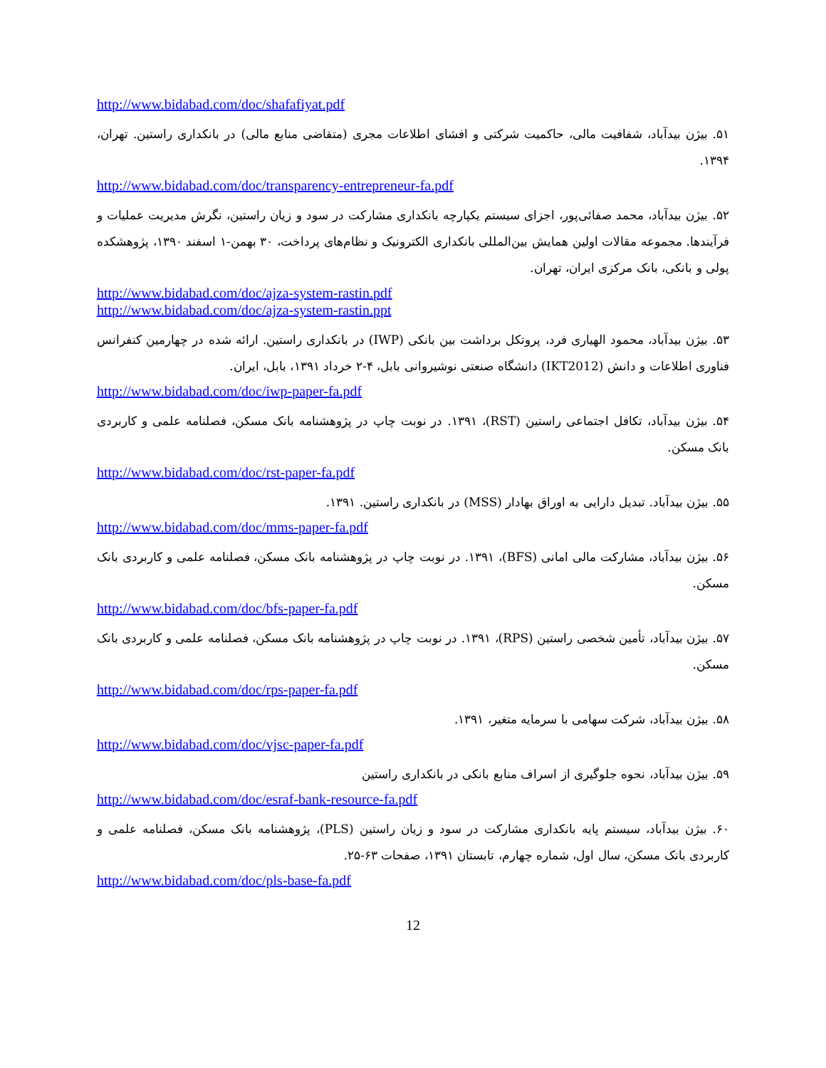http://www.bidabad.com/doc/shafafiyat.pdf
۵۱. بیژن بیدآباد، شفافیت مالی، حاکمیت شرکتی و افشای اطلاعات مجری (متقاضی منابع مالی) در بانکداری راستین. تهران، ۱۳۹۴.
http://www.bidabad.com/doc/transparency-entrepreneur-fa.pdf
۵۲. بیژن بیدآباد، محمد صفائی‌پور، اجزای سیستم یکپارچه بانکداری مشارکت در سود و زیان راستین، نگرش مدیریت عملیات و فرآیندها. مجموعه مقالات اولین همایش بین‌المللی بانکداری الکترونیک و نظام‌های پرداخت، ۳۰ بهمن-۱ اسفند ۱۳۹۰، پژوهشکده پولی و بانکی، بانک مرکزی ایران، تهران.
http://www.bidabad.com/doc/ajza-system-rastin.pdf
http://www.bidabad.com/doc/ajza-system-rastin.ppt
۵۳. بیژن بیدآباد، محمود الهیاری فرد، پروتکل برداشت بین بانکی (IWP) در بانکداری راستین. ارائه شده در چهارمین کنفرانس فناوری اطلاعات و دانش (IKT2012) دانشگاه صنعتی نوشیروانی بابل، ۴-۲ خرداد ۱۳۹۱، بابل، ایران.
http://www.bidabad.com/doc/iwp-paper-fa.pdf
۵۴. بیژن بیدآباد، تکافل اجتماعی راستین (RST)، ۱۳۹۱. در نوبت چاپ در پژوهشنامه بانک مسکن، فصلنامه علمی و کاربردی بانک مسکن.
http://www.bidabad.com/doc/rst-paper-fa.pdf
۵۵. بیژن بیدآباد. تبدیل دارایی به اوراق بهادار (MSS) در بانکداری راستین. ۱۳۹۱.
http://www.bidabad.com/doc/mms-paper-fa.pdf
۵۶. بیژن بیدآباد، مشارکت مالی امانی (BFS)، ۱۳۹۱. در نوبت چاپ در پژوهشنامه بانک مسکن، فصلنامه علمی و کاربردی بانک مسکن.
http://www.bidabad.com/doc/bfs-paper-fa.pdf
۵۷. بیژن بیدآباد، تأمین شخصی راستین (RPS)، ۱۳۹۱. در نوبت چاپ در پژوهشنامه بانک مسکن، فصلنامه علمی و کاربردی بانک مسکن.
http://www.bidabad.com/doc/rps-paper-fa.pdf
۵۸. بیژن بیدآباد، شرکت سهامی با سرمایه متغیر، ۱۳۹۱.
http://www.bidabad.com/doc/vjsc-paper-fa.pdf
۵۹. بیژن بیدآباد، نحوه جلوگیری از اسراف منابع بانکی در بانکداری راستین
http://www.bidabad.com/doc/esraf-bank-resource-fa.pdf
۶۰. بیژن بیدآباد، سیستم پایه بانکداری مشارکت در سود و زیان راستین (PLS)، پژوهشنامه بانک مسکن، فصلنامه علمی و کاربردی بانک مسکن، سال اول، شماره چهارم، تابستان ۱۳۹۱، صفحات ۶۳-۲۵.
http://www.bidabad.com/doc/pls-base-fa.pdf
12